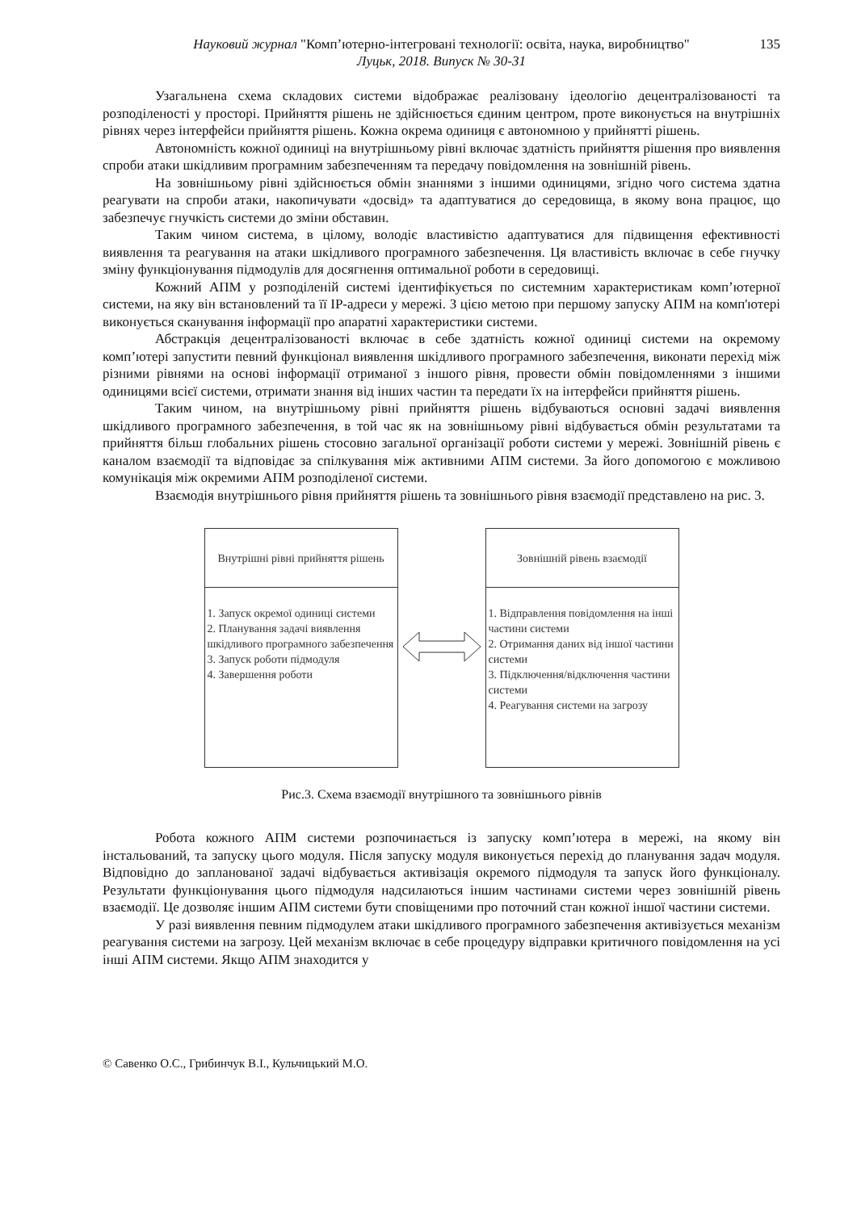Науковий журнал "Комп’ютерно-інтегровані технології: освіта, наука, виробництво" 135
Луцьк, 2018. Випуск № 30-31
Узагальнена схема складових системи відображає реалізовану ідеологію децентралізованості та розподіленості у просторі. Прийняття рішень не здійснюється єдиним центром, проте виконується на внутрішніх рівнях через інтерфейси прийняття рішень. Кожна окрема одиниця є автономною у прийнятті рішень.
Автономність кожної одиниці на внутрішньому рівні включає здатність прийняття рішення про виявлення спроби атаки шкідливим програмним забезпеченням та передачу повідомлення на зовнішній рівень.
На зовнішньому рівні здійснюється обмін знаннями з іншими одиницями, згідно чого система здатна реагувати на спроби атаки, накопичувати «досвід» та адаптуватися до середовища, в якому вона працює, що забезпечує гнучкість системи до зміни обставин.
Таким чином система, в цілому, володіє властивістю адаптуватися для підвищення ефективності виявлення та реагування на атаки шкідливого програмного забезпечення. Ця властивість включає в себе гнучку зміну функціонування підмодулів для досягнення оптимальної роботи в середовищі.
Кожний АПМ у розподіленій системі ідентифікується по системним характеристикам комп’ютерної системи, на яку він встановлений та її IP-адреси у мережі. З цією метою при першому запуску АПМ на комп'ютері виконується сканування інформації про апаратні характеристики системи.
Абстракція децентралізованості включає в себе здатність кожної одиниці системи на окремому комп’ютері запустити певний функціонал виявлення шкідливого програмного забезпечення, виконати перехід між різними рівнями на основі інформації отриманої з іншого рівня, провести обмін повідомленнями з іншими одиницями всієї системи, отримати знання від інших частин та передати їх на інтерфейси прийняття рішень.
Таким чином, на внутрішньому рівні прийняття рішень відбуваються основні задачі виявлення шкідливого програмного забезпечення, в той час як на зовнішньому рівні відбувається обмін результатами та прийняття більш глобальних рішень стосовно загальної організації роботи системи у мережі. Зовнішній рівень є каналом взаємодії та відповідає за спілкування між активними АПМ системи. За його допомогою є можливою комунікація між окремими АПМ розподіленої системи.
Взаємодія внутрішнього рівня прийняття рішень та зовнішнього рівня взаємодії представлено на рис. 3.
Внутрішні рівні прийняття рішень
1. Запуск окремої одиниці системи
2. Планування задачі виявлення шкідливого програмного забезпечення
3. Запуск роботи підмодуля
4. Завершення роботи
Зовнішній рівень взаємодії
1. Відправлення повідомлення на інші частини системи
2. Отримання даних від іншої частини системи
3. Підключення/відключення частини системи
4. Реагування системи на загрозу
Рис.3. Схема взаємодії внутрішного та зовнішнього рівнів
Робота кожного АПМ системи розпочинається із запуску комп’ютера в мережі, на якому він інстальований, та запуску цього модуля. Після запуску модуля виконується перехід до планування задач модуля. Відповідно до запланованої задачі відбувається активізація окремого підмодуля та запуск його функціоналу. Результати функціонування цього підмодуля надсилаються іншим частинами системи через зовнішній рівень взаємодії. Це дозволяє іншим АПМ системи бути сповіщеними про поточний стан кожної іншої частини системи.
У разі виявлення певним підмодулем атаки шкідливого програмного забезпечення активізується механізм реагування системи на загрозу. Цей механізм включає в себе процедуру відправки критичного повідомлення на усі інші АПМ системи. Якщо АПМ знаходится у
© Савенко О.С., Грибинчук В.І., Кульчицький М.О.